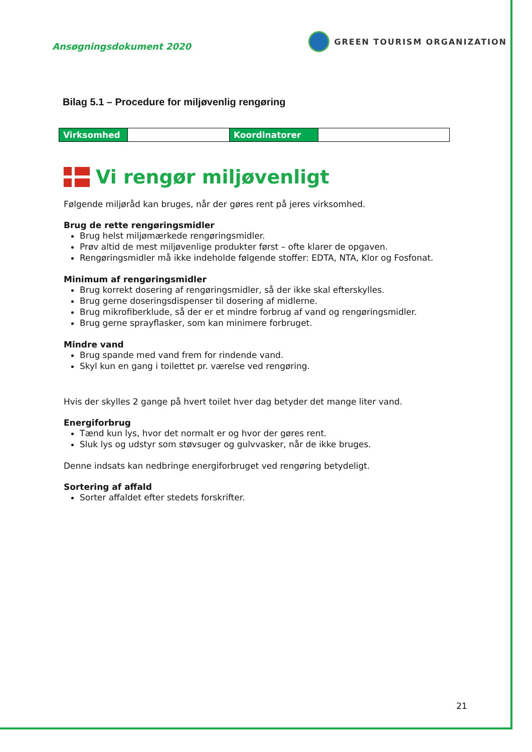Ansøgningsdokument 2020
GREEN TOURISM ORGANIZATION
Bilag 5.1 – Procedure for miljøvenlig rengøring
| Virksomhed | | Koordinatorer | |
Vi rengør miljøvenligt
Følgende miljøråd kan bruges, når der gøres rent på jeres virksomhed.
Brug de rette rengøringsmidler
Brug helst miljømærkede rengøringsmidler.
Prøv altid de mest miljøvenlige produkter først – ofte klarer de opgaven.
Rengøringsmidler må ikke indeholde følgende stoffer: EDTA, NTA, Klor og Fosfonat.
Minimum af rengøringsmidler
Brug korrekt dosering af rengøringsmidler, så der ikke skal efterskylles.
Brug gerne doseringsdispenser til dosering af midlerne.
Brug mikrofiberklude, så der er et mindre forbrug af vand og rengøringsmidler.
Brug gerne sprayflasker, som kan minimere forbruget.
Mindre vand
Brug spande med vand frem for rindende vand.
Skyl kun en gang i toilettet pr. værelse ved rengøring.
Hvis der skylles 2 gange på hvert toilet hver dag betyder det mange liter vand.
Energiforbrug
Tænd kun lys, hvor det normalt er og hvor der gøres rent.
Sluk lys og udstyr som støvsuger og gulvvasker, når de ikke bruges.
Denne indsats kan nedbringe energiforbruget ved rengøring betydeligt.
Sortering af affald
Sorter affaldet efter stedets forskrifter.
21